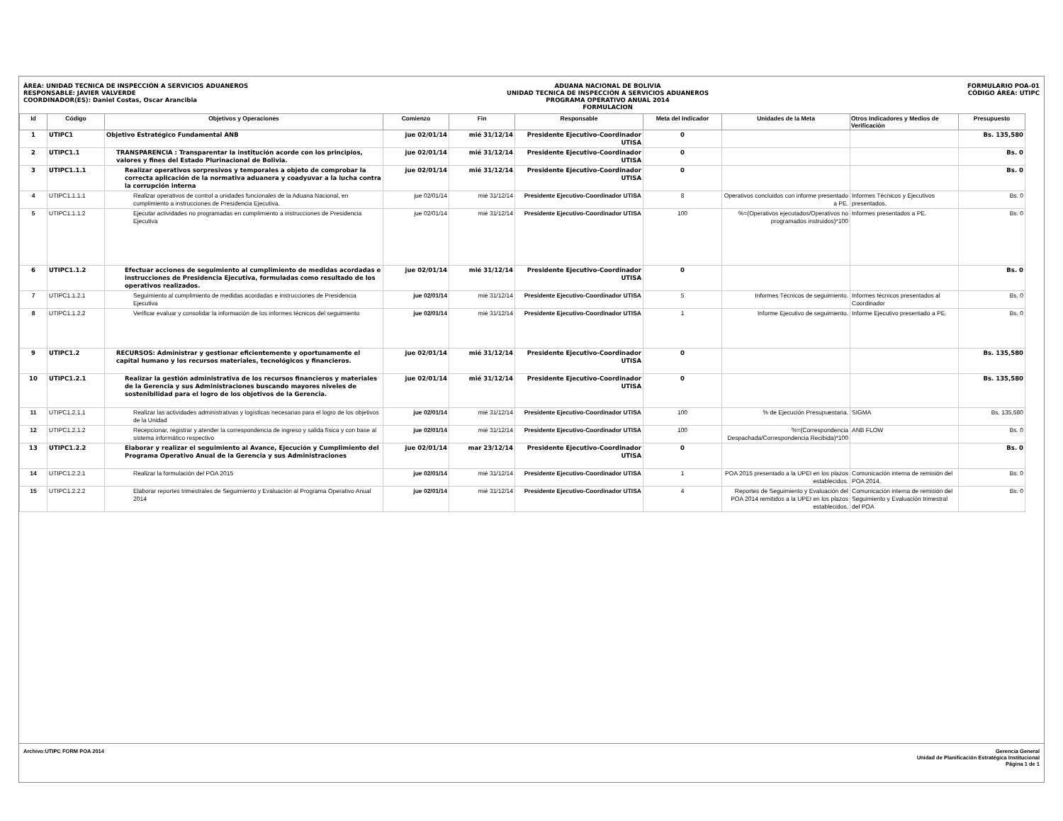ÁREA: UNIDAD TECNICA DE INSPECCIÓN A SERVICIOS ADUANEROS
RESPONSABLE: JAVIER VALVERDE
COORDINADOR(ES): Daniel Costas, Oscar Arancibia
ADUANA NACIONAL DE BOLIVIA
UNIDAD TECNICA DE INSPECCIÓN A SERVICIOS ADUANEROS
PROGRAMA OPERATIVO ANUAL 2014
FORMULACION
FORMULARIO POA-01
CÓDIGO ÁREA: UTIPC
| Id | Código | Objetivos y Operaciones | Comienzo | Fin | Responsable | Meta del Indicador | Unidades de la Meta | Otros Indicadores y Medios de Verificación | Presupuesto |
| --- | --- | --- | --- | --- | --- | --- | --- | --- | --- |
| 1 | UTIPC1 | Objetivo Estratégico Fundamental ANB | jue 02/01/14 | mié 31/12/14 | Presidente Ejecutivo-Coordinador UTISA | 0 | | | Bs. 135,580 |
| 2 | UTIPC1.1 | TRANSPARENCIA : Transparentar la institución acorde con los principios, valores y fines del Estado Plurinacional de Bolivia. | jue 02/01/14 | mié 31/12/14 | Presidente Ejecutivo-Coordinador UTISA | 0 | | | Bs. 0 |
| 3 | UTIPC1.1.1 | Realizar operativos sorpresivos y temporales a objeto de comprobar la correcta aplicación de la normativa aduanera y coadyuvar a la lucha contra la corrupción interna | jue 02/01/14 | mié 31/12/14 | Presidente Ejecutivo-Coordinador UTISA | 0 | | | Bs. 0 |
| 4 | UTIPC1.1.1.1 | Realizar operativos de control a unidades funcionales de la Aduana Nacional, en cumplimiento a instrucciones de Presidencia Ejecutiva. | jue 02/01/14 | mié 31/12/14 | Presidente Ejecutivo-Coordinador UTISA | 8 | Operativos concluidos con informe presentado a PE. | Informes Técnicos y Ejecutivos presentados. | Bs. 0 |
| 5 | UTIPC1.1.1.2 | Ejecutar actividades no programadas en cumplimiento a instrucciones de Presidencia Ejecutiva | jue 02/01/14 | mié 31/12/14 | Presidente Ejecutivo-Coordinador UTISA | 100 | %=(Operativos ejecutados/Operativos no programados instruidos)*100 | Informes presentados a PE. | Bs. 0 |
| 6 | UTIPC1.1.2 | Efectuar acciones de seguimiento al cumplimiento de medidas acordadas e instrucciones de Presidencia Ejecutiva, formuladas como resultado de los operativos realizados. | jue 02/01/14 | mié 31/12/14 | Presidente Ejecutivo-Coordinador UTISA | 0 | | | Bs. 0 |
| 7 | UTIPC1.1.2.1 | Seguimiento al cumplimiento de medidas acordadas e instrucciones de Presidencia Ejecutiva | jue 02/01/14 | mié 31/12/14 | Presidente Ejecutivo-Coordinador UTISA | 5 | Informes Técnicos de seguimiento. | Informes técnicos presentados al Coordinador | Bs. 0 |
| 8 | UTIPC1.1.2.2 | Verificar evaluar y consolidar la información de los informes técnicos del seguimiento | jue 02/01/14 | mié 31/12/14 | Presidente Ejecutivo-Coordinador UTISA | 1 | Informe Ejecutivo de seguimiento. | Informe Ejecutivo presentado a PE. | Bs. 0 |
| 9 | UTIPC1.2 | RECURSOS: Administrar y gestionar eficientemente y oportunamente el capital humano y los recursos materiales, tecnológicos y financieros. | jue 02/01/14 | mié 31/12/14 | Presidente Ejecutivo-Coordinador UTISA | 0 | | | Bs. 135,580 |
| 10 | UTIPC1.2.1 | Realizar la gestión administrativa de los recursos financieros y materiales de la Gerencia y sus Administraciones buscando mayores niveles de sostenibilidad para el logro de los objetivos de la Gerencia. | jue 02/01/14 | mié 31/12/14 | Presidente Ejecutivo-Coordinador UTISA | 0 | | | Bs. 135,580 |
| 11 | UTIPC1.2.1.1 | Realizar las actividades administrativas y logísticas necesarias para el logro de los objetivos de la Unidad | jue 02/01/14 | mié 31/12/14 | Presidente Ejecutivo-Coordinador UTISA | 100 | % de Ejecución Presupuestaria. | SIGMA | Bs. 135,580 |
| 12 | UTIPC1.2.1.2 | Recepcionar, registrar y atender la correspondencia de ingreso y salida física y con base al sistema informático respectivo | jue 02/01/14 | mié 31/12/14 | Presidente Ejecutivo-Coordinador UTISA | 100 | %=(Correspondencia Despachada/Correspondencia Recibida)*100 | ANB FLOW | Bs. 0 |
| 13 | UTIPC1.2.2 | Elaborar y realizar el seguimiento al Avance, Ejecución y Cumplimiento del Programa Operativo Anual de la Gerencia y sus Administraciones | jue 02/01/14 | mar 23/12/14 | Presidente Ejecutivo-Coordinador UTISA | 0 | | | Bs. 0 |
| 14 | UTIPC1.2.2.1 | Realizar la formulación del POA 2015 | jue 02/01/14 | mié 31/12/14 | Presidente Ejecutivo-Coordinador UTISA | 1 | POA 2015 presentado a la UPEI en los plazos establecidos. | Comunicación interna de remisión del POA 2014. | Bs. 0 |
| 15 | UTIPC1.2.2.2 | Elaborar reportes trimestrales de Seguimiento y Evaluación al Programa Operativo Anual 2014 | jue 02/01/14 | mié 31/12/14 | Presidente Ejecutivo-Coordinador UTISA | 4 | Reportes de Seguimiento y Evaluación del POA 2014 remitidos a la UPEI en los plazos establecidos. | Comunicación interna de remisión del Seguimiento y Evaluación trimestral del POA | Bs. 0 |
Archivo:UTIPC FORM POA 2014 Gerencia General
Unidad de Planificación Estratégica Institucional
Página 1 de 1